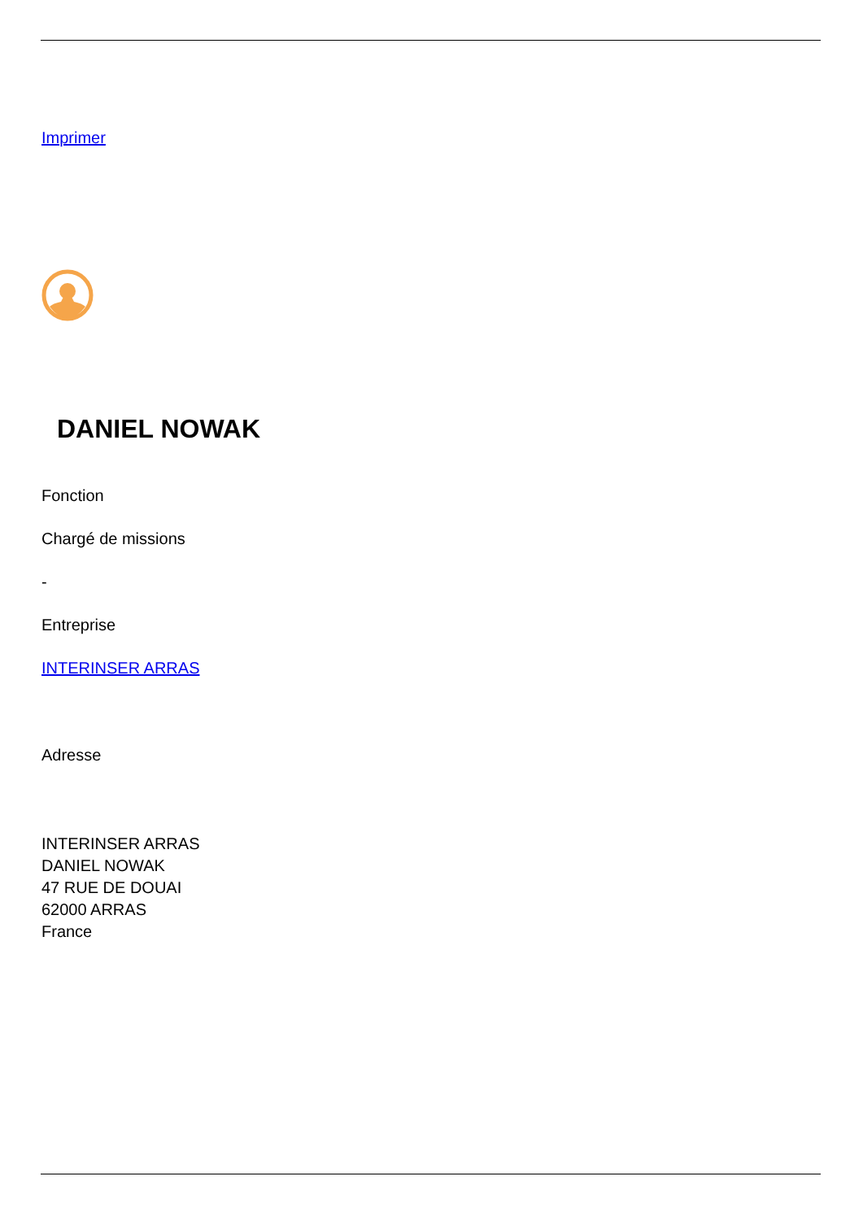Imprimer
DANIEL NOWAK
Fonction
Chargé de missions
-
Entreprise
INTERINSER ARRAS
Adresse
INTERINSER ARRAS
DANIEL NOWAK
47 RUE DE DOUAI
62000 ARRAS
France